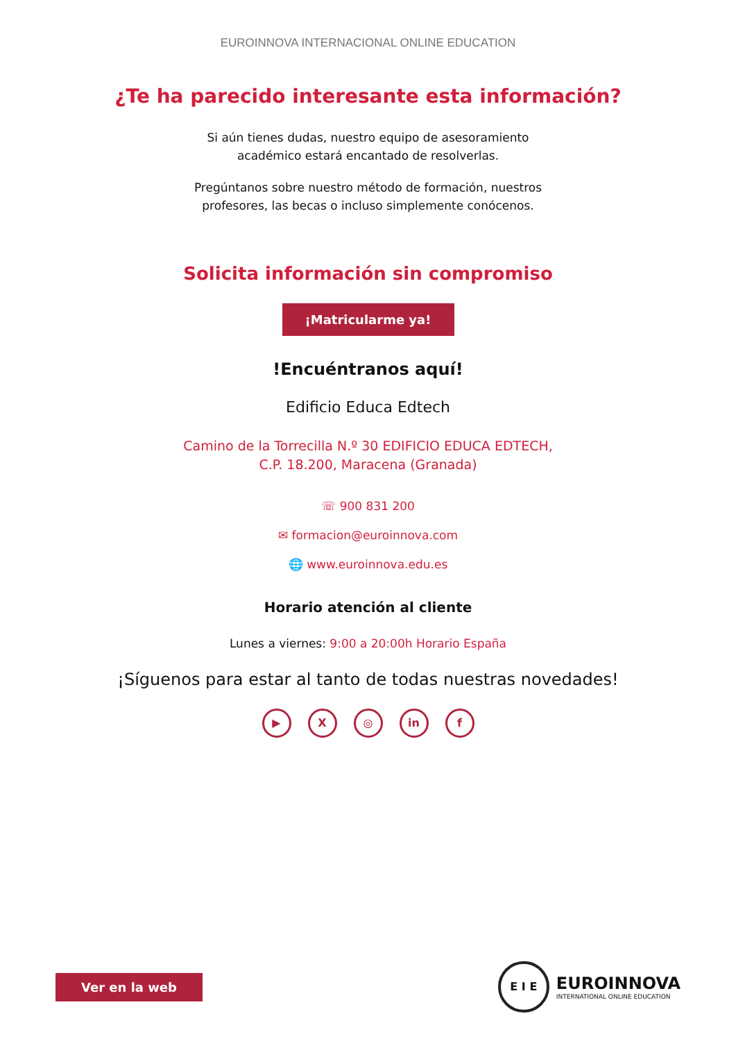EUROINNOVA INTERNACIONAL ONLINE EDUCATION
¿Te ha parecido interesante esta información?
Si aún tienes dudas, nuestro equipo de asesoramiento
académico estará encantado de resolverlas.
Pregúntanos sobre nuestro método de formación, nuestros
profesores, las becas o incluso simplemente conócenos.
Solicita información sin compromiso
¡Matricularme ya!
!Encuéntranos aquí!
Edificio Educa Edtech
Camino de la Torrecilla N.º 30 EDIFICIO EDUCA EDTECH,
C.P. 18.200, Maracena (Granada)
☏ 900 831 200
✉ formacion@euroinnova.com
🌐 www.euroinnova.edu.es
Horario atención al cliente
Lunes a viernes: 9:00 a 20:00h Horario España
¡Síguenos para estar al tanto de todas nuestras novedades!
▶ X ◎ in f
Ver en la web
E I E
EUROINNOVA
INTERNATIONAL ONLINE EDUCATION